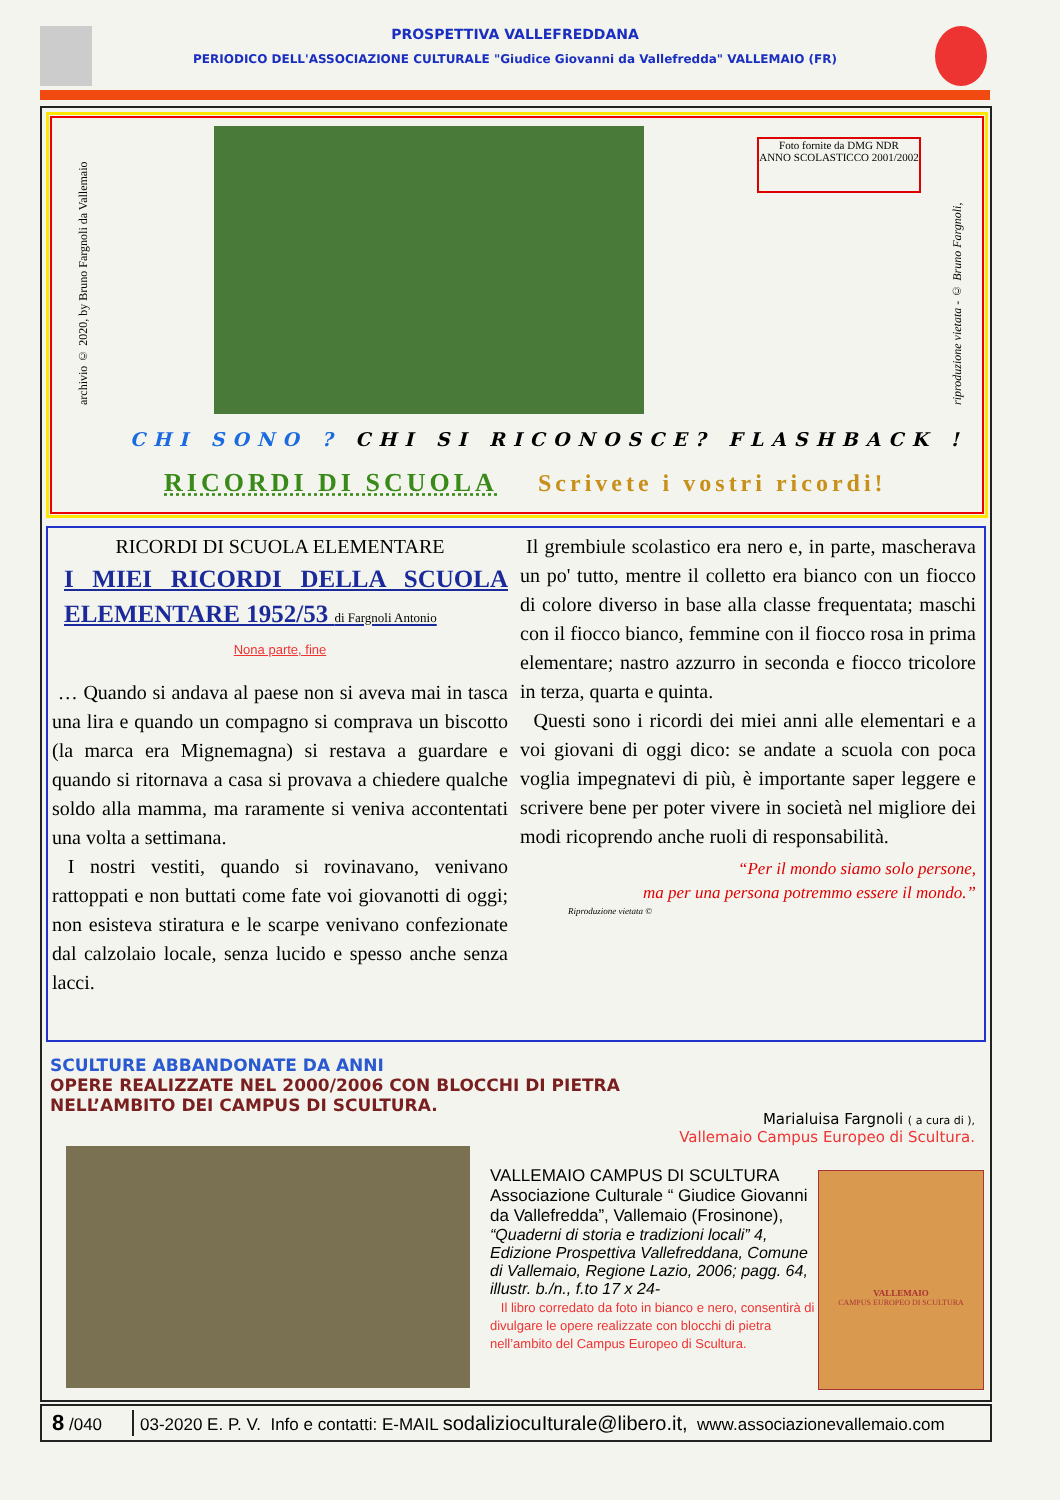PROSPETTIVA VALLEFREDDANA
PERIODICO DELL'ASSOCIAZIONE CULTURALE "Giudice Giovanni da Vallefredda" VALLEMAIO (FR)
archivio © 2020, by Bruno Fargnoli da Vallemaio
Foto fornite da DMG NDR
ANNO SCOLASTICCO 2001/2002
riproduzione vietata - © Bruno Fargnoli,
CHI SONO ? CHI SI RICONOSCE? FLASHBACK !
RICORDI DI SCUOLA Scrivete i vostri ricordi!
RICORDI DI SCUOLA ELEMENTARE
I MIEI RICORDI DELLA SCUOLA ELEMENTARE 1952/53 di Fargnoli Antonio
Nona parte, fine
… Quando si andava al paese non si aveva mai in tasca una lira e quando un compagno si comprava un biscotto (la marca era Mignemagna) si restava a guardare e quando si ritornava a casa si provava a chiedere qualche soldo alla mamma, ma raramente si veniva accontentati una volta a settimana.
I nostri vestiti, quando si rovinavano, venivano rattoppati e non buttati come fate voi giovanotti di oggi; non esisteva stiratura e le scarpe venivano confezionate dal calzolaio locale, senza lucido e spesso anche senza lacci.
Il grembiule scolastico era nero e, in parte, mascherava un po' tutto, mentre il colletto era bianco con un fiocco di colore diverso in base alla classe frequentata; maschi con il fiocco bianco, femmine con il fiocco rosa in prima elementare; nastro azzurro in seconda e fiocco tricolore in terza, quarta e quinta.
Questi sono i ricordi dei miei anni alle elementari e a voi giovani di oggi dico: se andate a scuola con poca voglia impegnatevi di più, è importante saper leggere e scrivere bene per poter vivere in società nel migliore dei modi ricoprendo anche ruoli di responsabilità.
“Per il mondo siamo solo persone,
ma per una persona potremmo essere il mondo.”
Riproduzione vietata ©
SCULTURE ABBANDONATE DA ANNI
OPERE REALIZZATE NEL 2000/2006 CON BLOCCHI DI PIETRA
NELL’AMBITO DEI CAMPUS DI SCULTURA.
Marialuisa Fargnoli ( a cura di ),
Vallemaio Campus Europeo di Scultura.
VALLEMAIO CAMPUS DI SCULTURA
Associazione Culturale “ Giudice Giovanni da Vallefredda”, Vallemaio (Frosinone), “Quaderni di storia e tradizioni locali” 4, Edizione Prospettiva Vallefreddana, Comune di Vallemaio, Regione Lazio, 2006; pagg. 64, illustr. b./n., f.to 17 x 24-
Il libro corredato da foto in bianco e nero, consentirà di divulgare le opere realizzate con blocchi di pietra nell’ambito del Campus Europeo di Scultura.
VALLEMAIO
CAMPUS EUROPEO DI SCULTURA
8 /040
03-2020 E. P. V. Info e contatti: E-MAIL sodaliziocuIturale@libero.it, www.associazionevallemaio.com